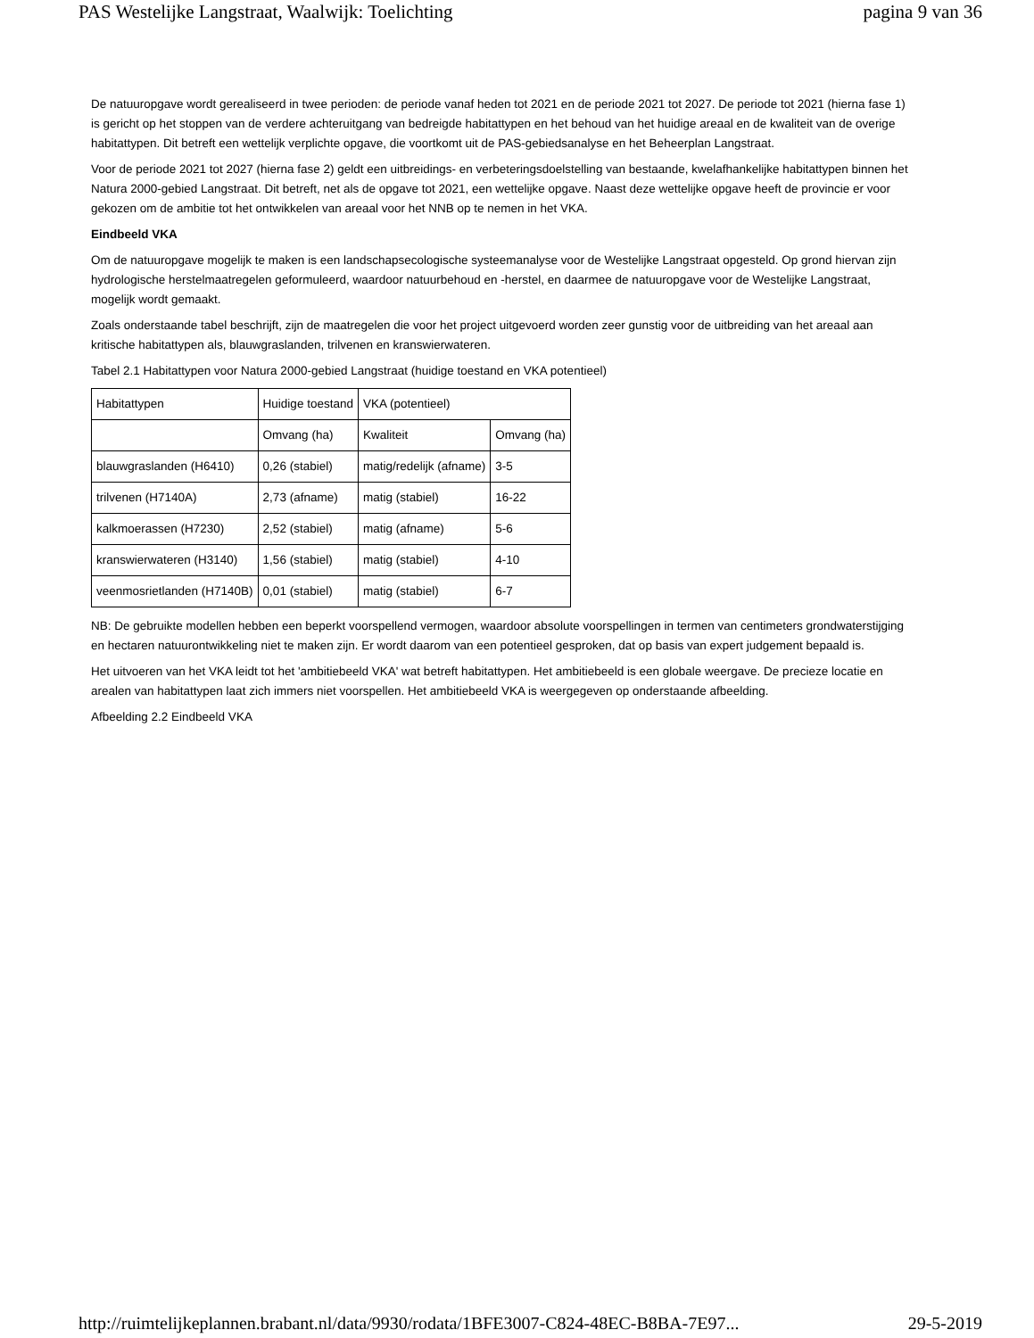PAS Westelijke Langstraat, Waalwijk: Toelichting pagina 9 van 36
De natuuropgave wordt gerealiseerd in twee perioden: de periode vanaf heden tot 2021 en de periode 2021 tot 2027. De periode tot 2021 (hierna fase 1) is gericht op het stoppen van de verdere achteruitgang van bedreigde habitattypen en het behoud van het huidige areaal en de kwaliteit van de overige habitattypen. Dit betreft een wettelijk verplichte opgave, die voortkomt uit de PAS-gebiedsanalyse en het Beheerplan Langstraat.
Voor de periode 2021 tot 2027 (hierna fase 2) geldt een uitbreidings- en verbeteringsdoelstelling van bestaande, kwelafhankelijke habitattypen binnen het Natura 2000-gebied Langstraat. Dit betreft, net als de opgave tot 2021, een wettelijke opgave. Naast deze wettelijke opgave heeft de provincie er voor gekozen om de ambitie tot het ontwikkelen van areaal voor het NNB op te nemen in het VKA.
Eindbeeld VKA
Om de natuuropgave mogelijk te maken is een landschapsecologische systeemanalyse voor de Westelijke Langstraat opgesteld. Op grond hiervan zijn hydrologische herstelmaatregelen geformuleerd, waardoor natuurbehoud en -herstel, en daarmee de natuuropgave voor de Westelijke Langstraat, mogelijk wordt gemaakt.
Zoals onderstaande tabel beschrijft, zijn de maatregelen die voor het project uitgevoerd worden zeer gunstig voor de uitbreiding van het areaal aan kritische habitattypen als, blauwgraslanden, trilvenen en kranswierwateren.
Tabel 2.1 Habitattypen voor Natura 2000-gebied Langstraat (huidige toestand en VKA potentieel)
| Habitattypen | Huidige toestand | VKA (potentieel) | |
| | Omvang (ha) | Kwaliteit | Omvang (ha) |
| blauwgraslanden (H6410) | 0,26 (stabiel) | matig/redelijk (afname) | 3-5 |
| trilvenen (H7140A) | 2,73 (afname) | matig (stabiel) | 16-22 |
| kalkmoerassen (H7230) | 2,52 (stabiel) | matig (afname) | 5-6 |
| kranswierwateren (H3140) | 1,56 (stabiel) | matig (stabiel) | 4-10 |
| veenmosrietlanden (H7140B) | 0,01 (stabiel) | matig (stabiel) | 6-7 |
NB: De gebruikte modellen hebben een beperkt voorspellend vermogen, waardoor absolute voorspellingen in termen van centimeters grondwaterstijging en hectaren natuurontwikkeling niet te maken zijn. Er wordt daarom van een potentieel gesproken, dat op basis van expert judgement bepaald is.
Het uitvoeren van het VKA leidt tot het 'ambitiebeeld VKA' wat betreft habitattypen. Het ambitiebeeld is een globale weergave. De precieze locatie en arealen van habitattypen laat zich immers niet voorspellen. Het ambitiebeeld VKA is weergegeven op onderstaande afbeelding.
Afbeelding 2.2 Eindbeeld VKA
http://ruimtelijkeplannen.brabant.nl/data/9930/rodata/1BFE3007-C824-48EC-B8BA-7E97... 29-5-2019